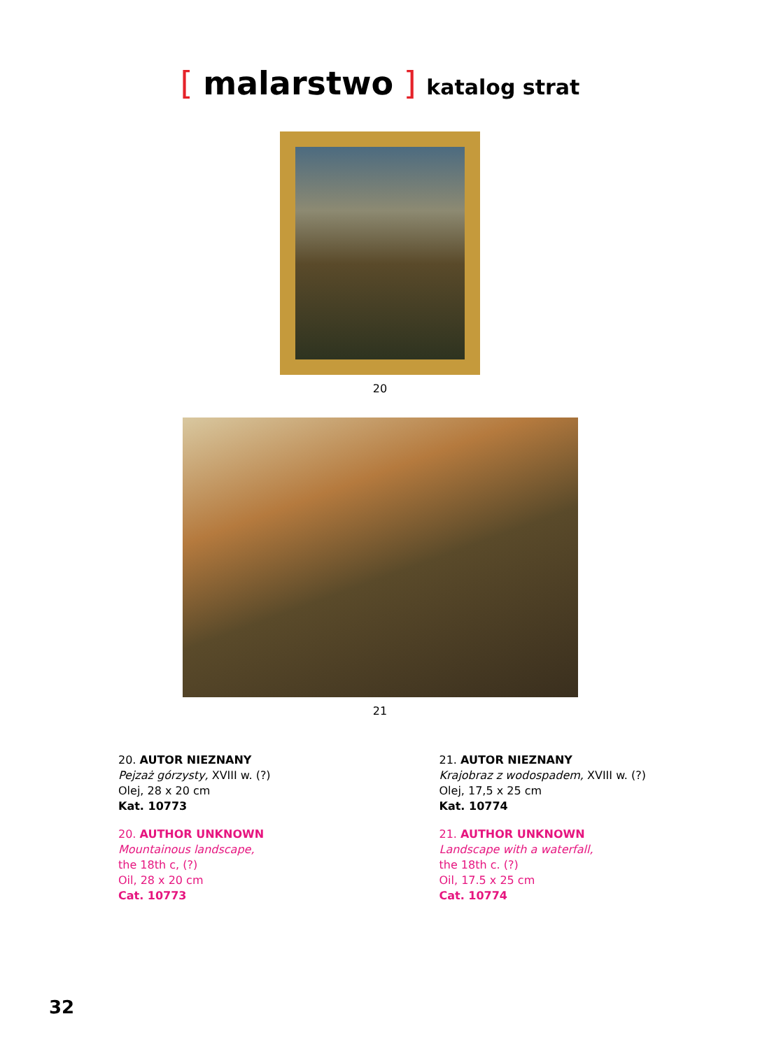[ malarstwo ] katalog strat
20
21
20. AUTOR NIEZNANY
Pejzaż górzysty, XVIII w. (?)
Olej, 28 x 20 cm
Kat. 10773
20. AUTHOR UNKNOWN
Mountainous landscape,
the 18th c, (?)
Oil, 28 x 20 cm
Cat. 10773
21. AUTOR NIEZNANY
Krajobraz z wodospadem, XVIII w. (?)
Olej, 17,5 x 25 cm
Kat. 10774
21. AUTHOR UNKNOWN
Landscape with a waterfall,
the 18th c. (?)
Oil, 17.5 x 25 cm
Cat. 10774
32